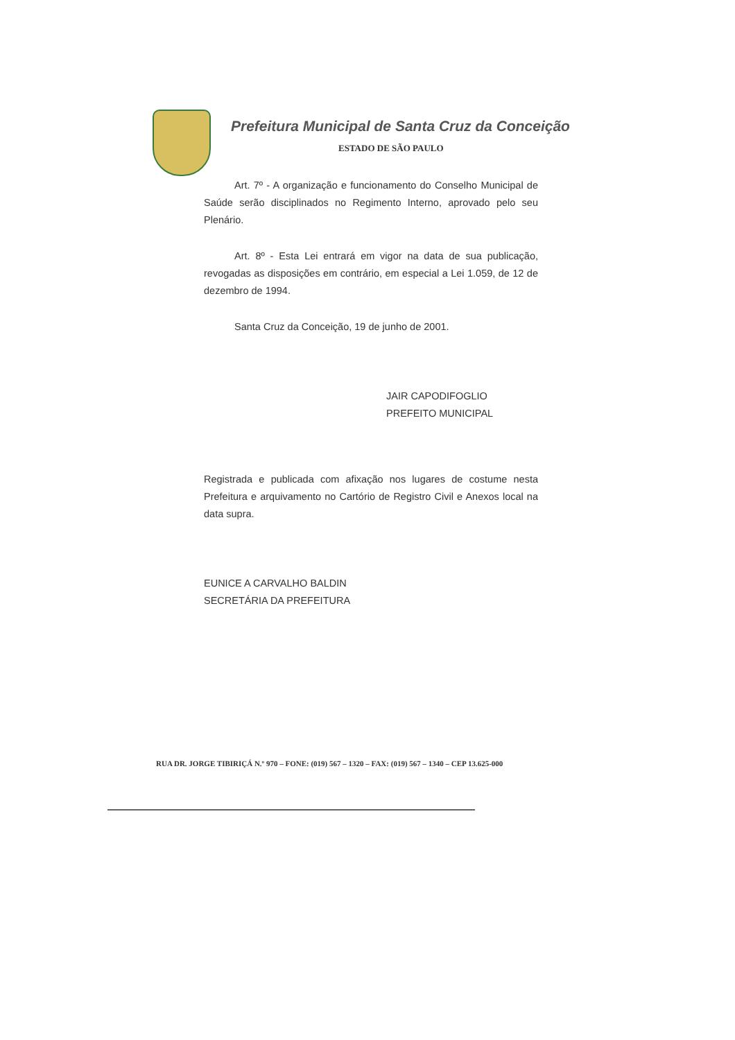Prefeitura Municipal de Santa Cruz da Conceição
ESTADO DE SÃO PAULO
Art. 7º - A organização e funcionamento do Conselho Municipal de Saúde serão disciplinados no Regimento Interno, aprovado pelo seu Plenário.
Art. 8º - Esta Lei entrará em vigor na data de sua publicação, revogadas as disposições em contrário, em especial a Lei 1.059, de 12 de dezembro de 1994.
Santa Cruz da Conceição, 19 de junho de 2001.
JAIR CAPODIFOGLIO
PREFEITO MUNICIPAL
Registrada e publicada com afixação nos lugares de costume nesta Prefeitura e arquivamento no Cartório de Registro Civil e Anexos local na data supra.
EUNICE A CARVALHO BALDIN
SECRETÁRIA DA PREFEITURA
RUA DR. JORGE TIBIRIÇÁ N.º 970 – FONE: (019) 567 – 1320 – FAX: (019) 567 – 1340 – CEP 13.625-000